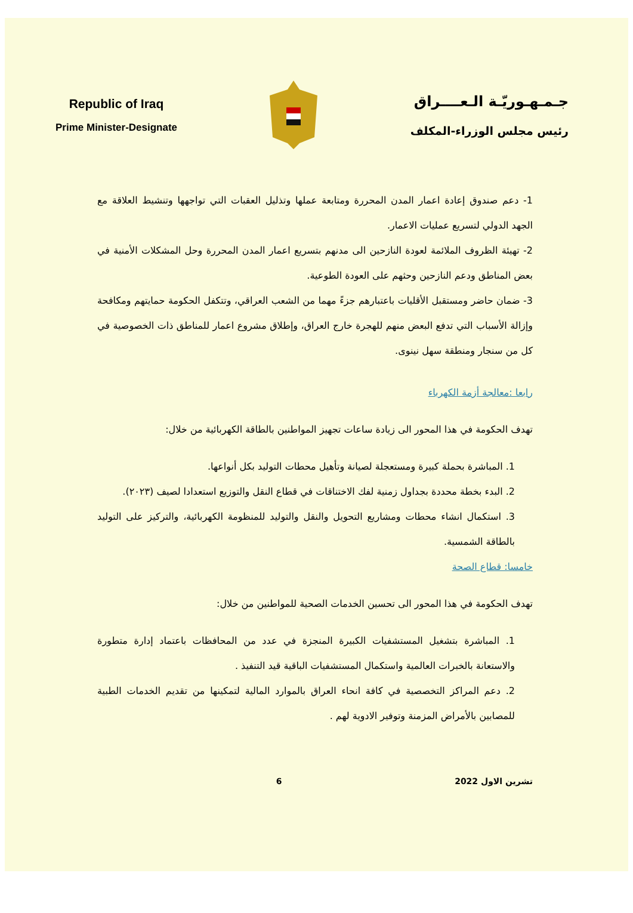Republic of Iraq
Prime Minister-Designate
جـمـهـوريّـة الـعــــراق
رئيس مجلس الوزراء-المكلف
1- دعم صندوق إعادة اعمار المدن المحررة ومتابعة عملها وتذليل العقبات التي تواجهها وتنشيط العلاقة مع الجهد الدولي لتسريع عمليات الاعمار.
2- تهيئة الظروف الملائمة لعودة النازحين الى مدنهم بتسريع اعمار المدن المحررة وحل المشكلات الأمنية في بعض المناطق ودعم النازحين وحثهم على العودة الطوعية.
3- ضمان حاضر ومستقبل الأقليات باعتبارهم جزءً مهما من الشعب العراقي، وتتكفل الحكومة حمايتهم ومكافحة وإزالة الأسباب التي تدفع البعض منهم للهجرة خارج العراق، وإطلاق مشروع اعمار للمناطق ذات الخصوصية في كل من سنجار ومنطقة سهل نينوى.
رابعا :معالجة أزمة الكهرباء
تهدف الحكومة في هذا المحور الى زيادة ساعات تجهيز المواطنين بالطاقة الكهربائية من خلال:
1. المباشرة بحملة كبيرة ومستعجلة لصيانة وتأهيل محطات التوليد بكل أنواعها.
2. البدء بخطة محددة بجداول زمنية لفك الاختناقات في قطاع النقل والتوزيع استعدادا لصيف (٢٠٢٣).
3. استكمال انشاء محطات ومشاريع التحويل والنقل والتوليد للمنظومة الكهربائية، والتركيز على التوليد بالطاقة الشمسية.
خامسا: قطاع الصحة
تهدف الحكومة في هذا المحور الى تحسين الخدمات الصحية للمواطنين من خلال:
1. المباشرة بتشغيل المستشفيات الكبيرة المنجزة في عدد من المحافظات باعتماد إدارة متطورة والاستعانة بالخبرات العالمية واستكمال المستشفيات الباقية قيد التنفيذ .
2. دعم المراكز التخصصية في كافة انحاء العراق بالموارد المالية لتمكينها من تقديم الخدمات الطبية للمصابين بالأمراض المزمنة وتوفير الادوية لهم .
. 6 تشرين الاول 2022